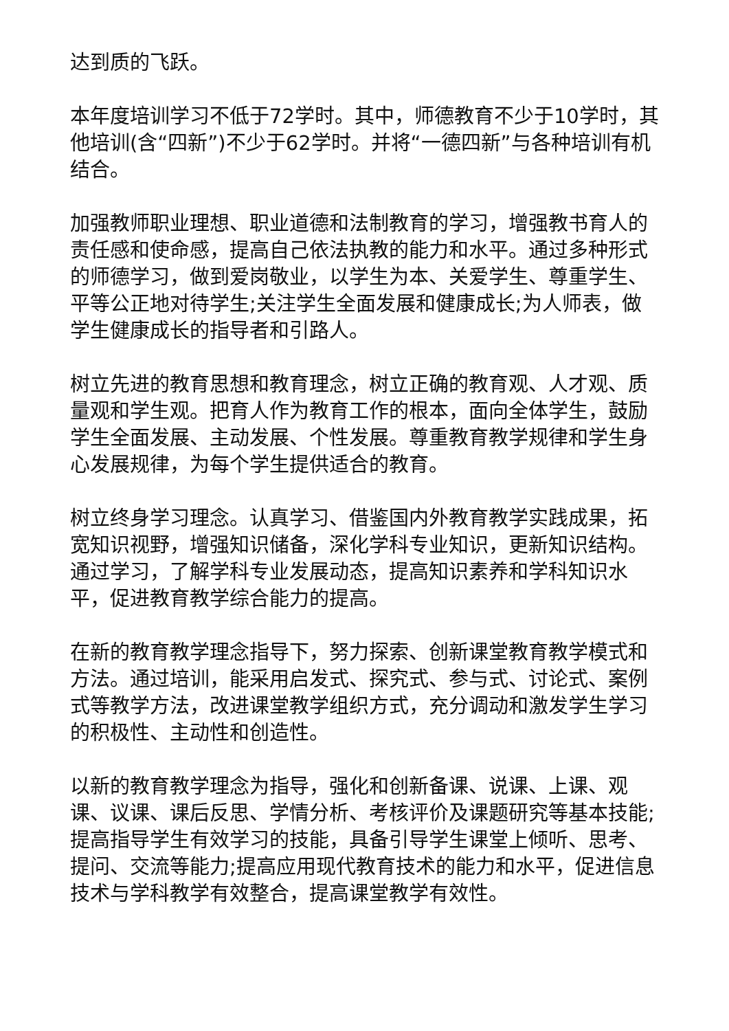达到质的飞跃。
本年度培训学习不低于72学时。其中，师德教育不少于10学时，其他培训(含“四新”)不少于62学时。并将“一德四新”与各种培训有机结合。
加强教师职业理想、职业道德和法制教育的学习，增强教书育人的责任感和使命感，提高自己依法执教的能力和水平。通过多种形式的师德学习，做到爱岗敬业，以学生为本、关爱学生、尊重学生、平等公正地对待学生;关注学生全面发展和健康成长;为人师表，做学生健康成长的指导者和引路人。
树立先进的教育思想和教育理念，树立正确的教育观、人才观、质量观和学生观。把育人作为教育工作的根本，面向全体学生，鼓励学生全面发展、主动发展、个性发展。尊重教育教学规律和学生身心发展规律，为每个学生提供适合的教育。
树立终身学习理念。认真学习、借鉴国内外教育教学实践成果，拓宽知识视野，增强知识储备，深化学科专业知识，更新知识结构。通过学习，了解学科专业发展动态，提高知识素养和学科知识水平，促进教育教学综合能力的提高。
在新的教育教学理念指导下，努力探索、创新课堂教育教学模式和方法。通过培训，能采用启发式、探究式、参与式、讨论式、案例式等教学方法，改进课堂教学组织方式，充分调动和激发学生学习的积极性、主动性和创造性。
以新的教育教学理念为指导，强化和创新备课、说课、上课、观课、议课、课后反思、学情分析、考核评价及课题研究等基本技能;提高指导学生有效学习的技能，具备引导学生课堂上倾听、思考、提问、交流等能力;提高应用现代教育技术的能力和水平，促进信息技术与学科教学有效整合，提高课堂教学有效性。